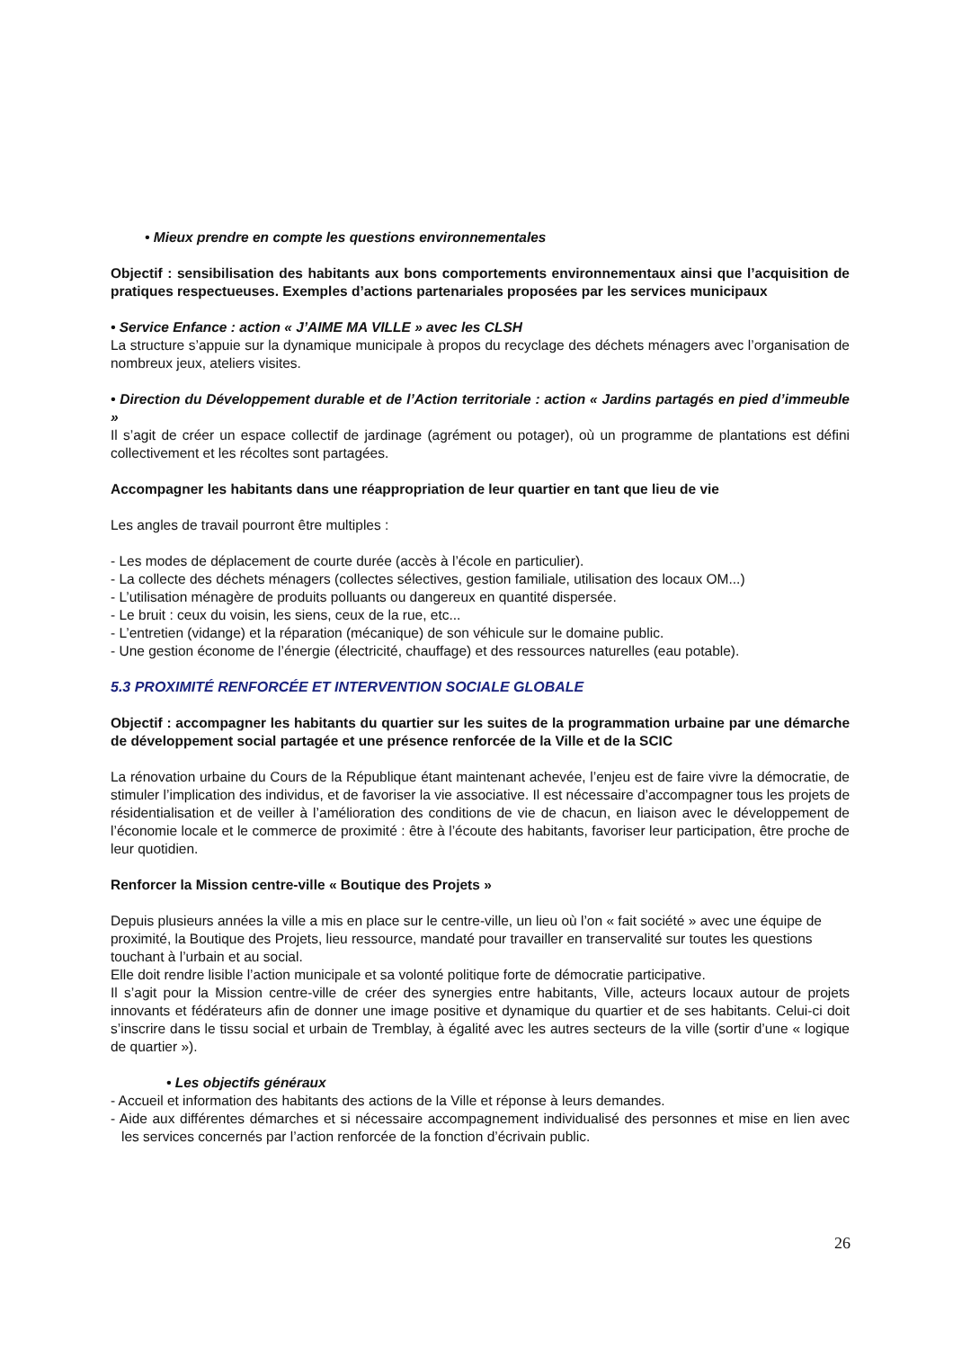• Mieux prendre en compte les questions environnementales
Objectif : sensibilisation des habitants aux bons comportements environnementaux ainsi que l’acquisition de pratiques respectueuses. Exemples d’actions partenariales proposées par les services municipaux
• Service Enfance : action « J’AIME MA VILLE » avec les CLSH
La structure s’appuie sur la dynamique municipale à propos du recyclage des déchets ménagers avec l’organisation de nombreux jeux, ateliers visites.
• Direction du Développement durable et de l’Action territoriale : action « Jardins partagés en pied d’immeuble »
Il s’agit de créer un espace collectif de jardinage (agrément ou potager), où un programme de plantations est défini collectivement et les récoltes sont partagées.
Accompagner les habitants dans une réappropriation de leur quartier en tant que lieu de vie
Les angles de travail pourront être multiples :
- Les modes de déplacement de courte durée (accès à l’école en particulier).
- La collecte des déchets ménagers (collectes sélectives, gestion familiale, utilisation des locaux OM...)
- L’utilisation ménagère de produits polluants ou dangereux en quantité dispersée.
- Le bruit : ceux du voisin, les siens, ceux de la rue, etc...
- L’entretien (vidange) et la réparation (mécanique) de son véhicule sur le domaine public.
- Une gestion économe de l’énergie (électricité, chauffage) et des ressources naturelles (eau potable).
5.3 PROXIMITÉ RENFORCÉE ET INTERVENTION SOCIALE GLOBALE
Objectif : accompagner les habitants du quartier sur les suites de la programmation urbaine par une démarche de développement social partagée et une présence renforcée de la Ville et de la SCIC
La rénovation urbaine du Cours de la République étant maintenant achevée, l’enjeu est de faire vivre la démocratie, de stimuler l’implication des individus, et de favoriser la vie associative. Il est nécessaire d’accompagner tous les projets de résidentialisation et de veiller à l’amélioration des conditions de vie de chacun, en liaison avec le développement de l’économie locale et le commerce de proximité : être à l’écoute des habitants, favoriser leur participation, être proche de leur quotidien.
Renforcer la Mission centre-ville « Boutique des Projets »
Depuis plusieurs années la ville a mis en place sur le centre-ville, un lieu où l’on « fait société » avec une équipe de proximité, la Boutique des Projets, lieu ressource, mandaté pour travailler en transervalité sur toutes les questions touchant à l’urbain et au social.
Elle doit rendre lisible l’action municipale et sa volonté politique forte de démocratie participative.
Il s’agit pour la Mission centre-ville de créer des synergies entre habitants, Ville, acteurs locaux autour de projets innovants et fédérateurs afin de donner une image positive et dynamique du quartier et de ses habitants. Celui-ci doit s’inscrire dans le tissu social et urbain de Tremblay, à égalité avec les autres secteurs de la ville (sortir d’une « logique de quartier »).
• Les objectifs généraux
- Accueil et information des habitants des actions de la Ville et réponse à leurs demandes.
- Aide aux différentes démarches et si nécessaire accompagnement individualisé des personnes et mise en lien avec les services concernés par l’action renforcée de la fonction d’écrivain public.
26